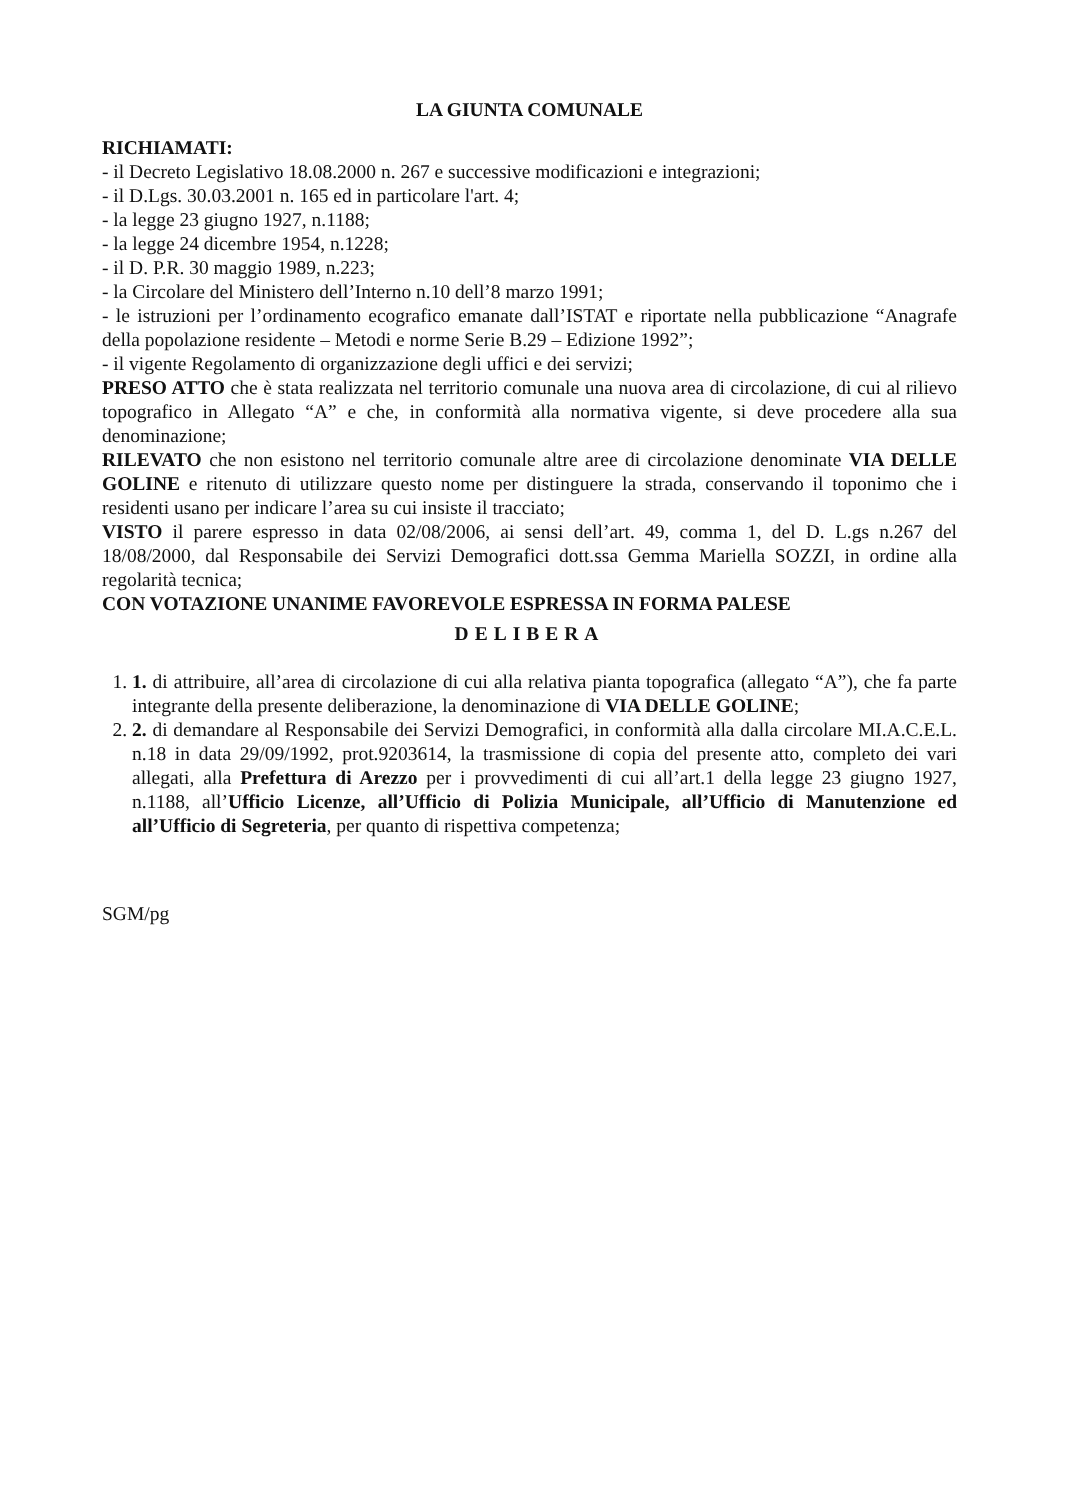LA GIUNTA COMUNALE
RICHIAMATI:
- il Decreto Legislativo 18.08.2000 n. 267 e successive modificazioni e integrazioni;
- il D.Lgs. 30.03.2001 n. 165 ed in particolare l'art. 4;
- la legge 23 giugno 1927, n.1188;
- la legge 24 dicembre 1954, n.1228;
- il D. P.R. 30 maggio 1989, n.223;
- la Circolare del Ministero dell’Interno n.10 dell’8 marzo 1991;
- le istruzioni per l’ordinamento ecografico emanate dall’ISTAT e riportate nella pubblicazione “Anagrafe della popolazione residente – Metodi e norme Serie B.29 – Edizione 1992”;
- il vigente Regolamento di organizzazione degli uffici e dei servizi;
PRESO ATTO che è stata realizzata nel territorio comunale una nuova area di circolazione, di cui al rilievo topografico in Allegato “A” e che, in conformità alla normativa vigente, si deve procedere alla sua denominazione;
RILEVATO che non esistono nel territorio comunale altre aree di circolazione denominate VIA DELLE GOLINE e ritenuto di utilizzare questo nome per distinguere la strada, conservando il toponimo che i residenti usano per indicare l’area su cui insiste il tracciato;
VISTO il parere espresso in data 02/08/2006, ai sensi dell’art. 49, comma 1, del D. L.gs n.267 del 18/08/2000, dal Responsabile dei Servizi Demografici dott.ssa Gemma Mariella SOZZI, in ordine alla regolarità tecnica;
CON VOTAZIONE UNANIME FAVOREVOLE ESPRESSA IN FORMA PALESE
DELIBERA
1. 1. di attribuire, all’area di circolazione di cui alla relativa pianta topografica (allegato “A”), che fa parte integrante della presente deliberazione, la denominazione di VIA DELLE GOLINE;
2. 2. di demandare al Responsabile dei Servizi Demografici, in conformità alla dalla circolare MI.A.C.E.L. n.18 in data 29/09/1992, prot.9203614, la trasmissione di copia del presente atto, completo dei vari allegati, alla Prefettura di Arezzo per i provvedimenti di cui all’art.1 della legge 23 giugno 1927, n.1188, all’Ufficio Licenze, all’Ufficio di Polizia Municipale, all’Ufficio di Manutenzione ed all’Ufficio di Segreteria, per quanto di rispettiva competenza;
SGM/pg